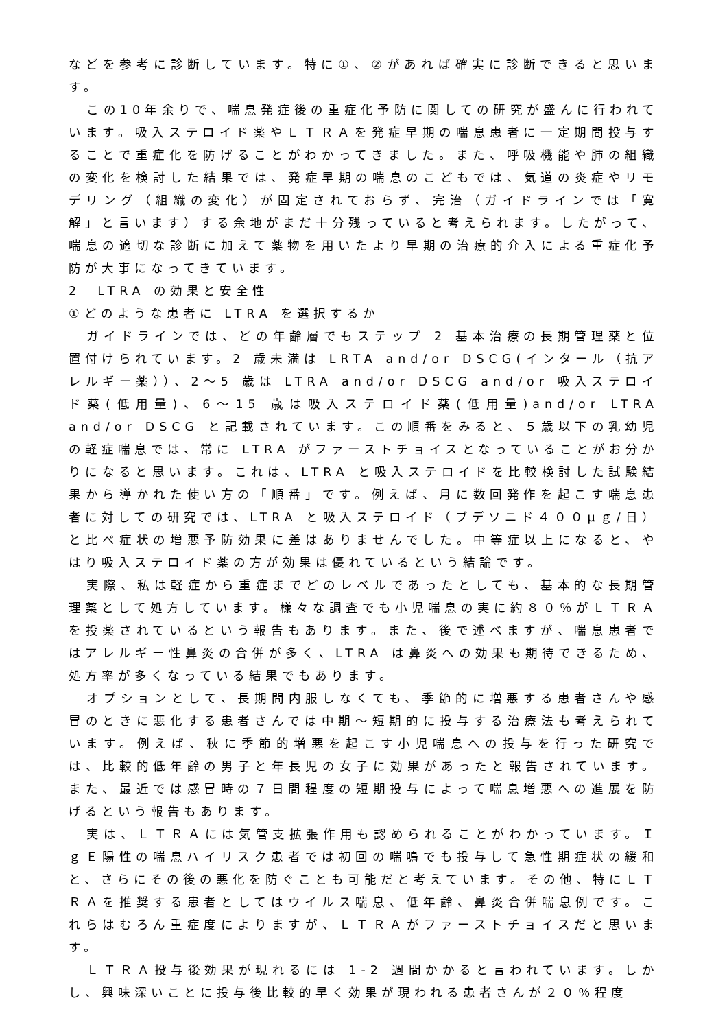などを参考に診断しています。特に①、②があれば確実に診断できると思います。
この10年余りで、喘息発症後の重症化予防に関しての研究が盛んに行われています。吸入ステロイド薬やＬＴＲＡを発症早期の喘息患者に一定期間投与することで重症化を防げることがわかってきました。また、呼吸機能や肺の組織の変化を検討した結果では、発症早期の喘息のこどもでは、気道の炎症やリモデリング（組織の変化）が固定されておらず、完治（ガイドラインでは「寛解」と言います）する余地がまだ十分残っていると考えられます。したがって、喘息の適切な診断に加えて薬物を用いたより早期の治療的介入による重症化予防が大事になってきています。
2　LTRA の効果と安全性
①どのような患者に LTRA を選択するか
ガイドラインでは、どの年齢層でもステップ 2 基本治療の長期管理薬と位置付けられています。2 歳未満は LRTA and/or DSCG(インタール（抗アレルギー薬））、2～5 歳は LTRA and/or DSCG and/or 吸入ステロイド薬(低用量)、6～15 歳は吸入ステロイド薬(低用量)and/or LTRA and/or DSCG と記載されています。この順番をみると、５歳以下の乳幼児の軽症喘息では、常に LTRA がファーストチョイスとなっていることがお分かりになると思います。これは、LTRA と吸入ステロイドを比較検討した試験結果から導かれた使い方の「順番」です。例えば、月に数回発作を起こす喘息患者に対しての研究では、LTRA と吸入ステロイド（ブデソニド４００μｇ/日）と比べ症状の増悪予防効果に差はありませんでした。中等症以上になると、やはり吸入ステロイド薬の方が効果は優れているという結論です。
実際、私は軽症から重症までどのレベルであったとしても、基本的な長期管理薬として処方しています。様々な調査でも小児喘息の実に約８０％がＬＴＲＡを投薬されているという報告もあります。また、後で述べますが、喘息患者ではアレルギー性鼻炎の合併が多く、LTRA は鼻炎への効果も期待できるため、処方率が多くなっている結果でもあります。
オプションとして、長期間内服しなくても、季節的に増悪する患者さんや感冒のときに悪化する患者さんでは中期～短期的に投与する治療法も考えられています。例えば、秋に季節的増悪を起こす小児喘息への投与を行った研究では、比較的低年齢の男子と年長児の女子に効果があったと報告されています。また、最近では感冒時の７日間程度の短期投与によって喘息増悪への進展を防げるという報告もあります。
実は、ＬＴＲＡには気管支拡張作用も認められることがわかっています。ＩｇＥ陽性の喘息ハイリスク患者では初回の喘鳴でも投与して急性期症状の緩和と、さらにその後の悪化を防ぐことも可能だと考えています。その他、特にＬＴＲＡを推奨する患者としてはウイルス喘息、低年齢、鼻炎合併喘息例です。これらはむろん重症度によりますが、ＬＴＲＡがファーストチョイスだと思います。
ＬＴＲＡ投与後効果が現れるには 1-2 週間かかると言われています。しかし、興味深いことに投与後比較的早く効果が現われる患者さんが２０％程度